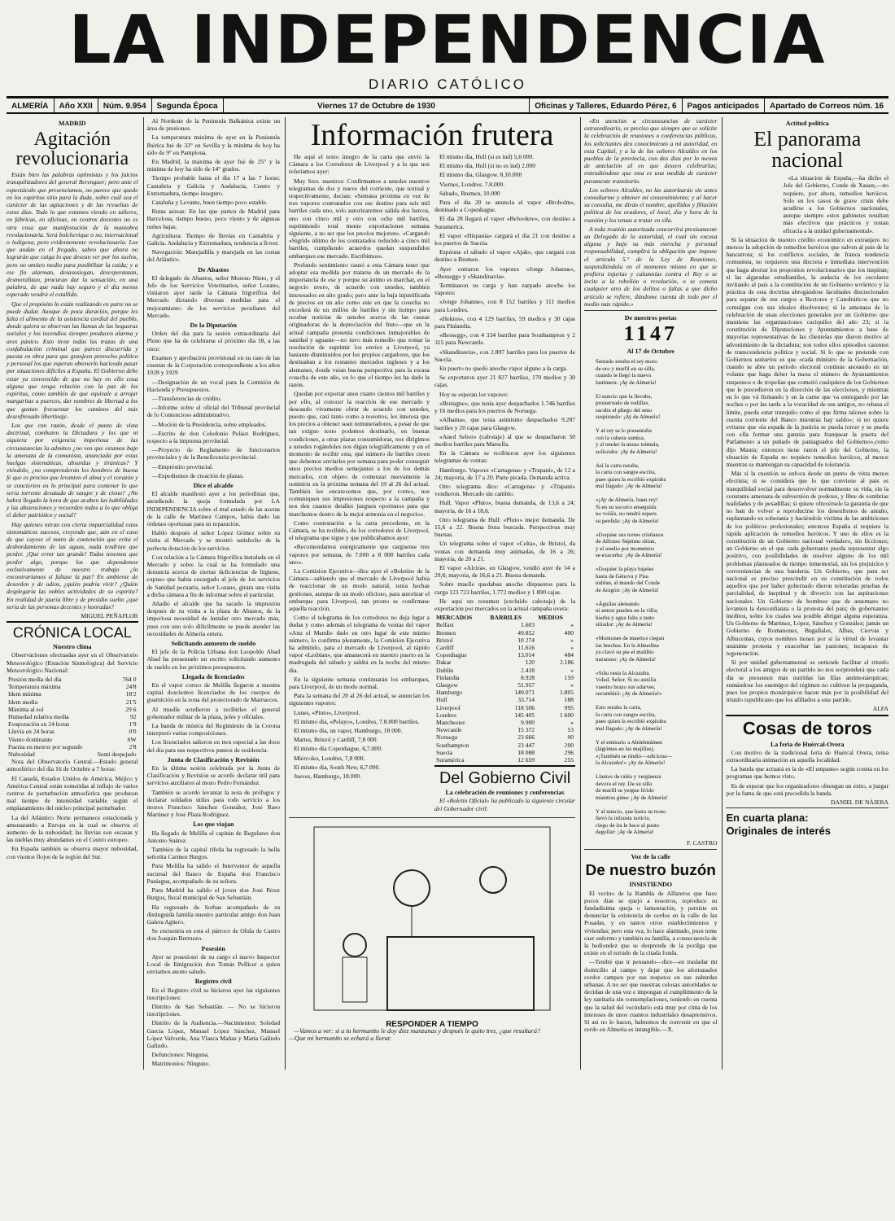LA INDEPENDENCIA
DIARIO CATÓLICO
ALMERÍA Año XXII Núm. 9.954 Segunda Época Viernes 17 de Octubre de 1930 Oficinas y Talleres, Eduardo Pérez, 6
Pagos anticipados Apartado de Correos núm. 16
MADRID
Agitación revolucionaria
Están bien las palabras optimistas y los juicios tranquilizadores del general Berenguer; pero ante el espectáculo que presenciamos, no parece que quede en los espíritus sitio para la duda, sobre cuál sea el carácter de las agitaciones y de las revueltas de estos días. Todo lo que estamos viendo en talleres, en fábricas, en oficinas, en centros docentes no es otra cosa que manifestación de la maniobra revolucionaria. Será bolchevique o no, internacional o indígena, pero evidentemente revolucionaria. Los que andan en el fregado, saben que ahora no lograrán que caiga lo que desean ver por los suelos, pero no omiten medio para posibilitar la caída; y a ese fin alarman, desasosiegan, desesperanzan, desmoralizan, procuran dar la sensación, en una palabra, de que nada hay seguro y el día menos esperado vendrá el estallido.
Que el propósito lo están realizando en parte no se puede dudar. Aunque de poca duración, porque les falta el alimento de la asistencia cordial del pueblo, donde quiera se observan las llamas de las hogueras sociales y los incendios siempre producen alarma y aves pánico. Esto tiene todas las trazas de una confabulación criminal que parece discurrida y puesta en obra para que granjeen provecho político y personal los que esperan obtenerlo haciendo pasar por situaciones difíciles a España. El Gobierno debe estar ya convencido de que no hay en ello cosa alguna que tenga relación con la paz de los espíritus, como también de que equivale a arrojar margaritas a puercos, dar nombres de libertad a los que gustan frecuentar los caminos del más desenfrenado libertinaje.
Los que con razón, desde el punto de vista doctrinal, combaten la Dictadura y los que ni siquiera por exigencia imperiosa de las circunstancias la admiten ¿no ven que estamos bajo la amenaza de la comunista, anunciada por estas huelgas sistemáticas, absurdas y tiránicas? Y viéndolo, ¿no comprenderán los hombres de buena fé que es preciso que levanten el alma y el corazón y se concierten en lo principal para contener lo que sería torrente desatado de sangre y de cieno? ¿No habrá llegado la hora de que acaben las habilidades y las abstenciones y recuerden todos a lo que obliga el deber patriótico y social?
Hay quienes miran con cierta imparcialidad estos sintomáticos sucesos, creyendo que, aún en el caso de que cayese el muro de contención que evita el desbordamiento de las aguas, nada tendrían que perder. ¡Qué error tan grande! Todos tenemos que perder algo, porque los que dependemos exclusivamente de nuestro trabajo ¿lo encontraríamos si faltase la paz? En ambiente de desorden y de odios, ¿quién podría vivir? ¿Quién desplegaría las nobles actividades de su espíritu? En realidad de jauría libre y de presidio suelto ¿qué sería de las personas decentes y honradas?
MIGUEL PEÑAFLOR
CRÓNICA LOCAL
Nuestro clima
Observaciones efectuadas ayer en el Observatorio Meteorológico (Estación Sismológica) del Servicio Meteorológico Nacional:
| Presión media del día | 764 0 |
| Temperatura máxima | 24'8 |
| Idem mínima | 18'2 |
| Idem media | 21'5 |
| Máxima al sol | 29 6 |
| Humedad relativa media | 92 |
| Evaporación en 24 horas | 1'9 |
| Lluvia en 24 horas | 0'0 |
| Viento dominante | SW |
| Fuerza en metros por segundo | 2'8 |
| Nubosidad | Semi despejado |
Nota del Observatorio Central.—Estado general atmosférico del día 16 de Octubre a 7 horas:
El Canadá, Estados Unidos de América, Méjico y América Central están sometidas al influjo de varios centros de perturbación atmosférica que producen mal tiempo de intensidad variable según el emplazamiento del núcleo principal perturbador.
La del Atlántico Norte permanece estacionada y amenazando a Europa en la cual se observa el aumento de la nubosidad; las lluvias son escasas y las nieblas muy abundantes en el Centro europeo.
En España también se observa mayor nubosidad, con vientos flojos de la región del Sur.
Al Nordeste de la Península Balkánica existe un área de presiones.
La temperatura máxima de ayer en la Península Ibérica fué de 33° en Sevilla y la mínima de hoy ha sido de 9° en Pamplona.
En Madrid, la máxima de ayer fué de 25° y la mínima de hoy ha sido de 14° grados.
Tiempo probable hasta el día 17 a las 7 horas: Cantabria y Galicia y Andalucía, Centro y Extremadura, tiempo inseguro.
Cataluña y Levante, buen tiempo poco estable.
Rutas aéreas: En las que parten de Madrid para Barcelona, tiempo bueno, poco viento y de algunas nubes bajas.
Agricultura: Tiempo de lluvias en Cantabria y Galicia. Andalucía y Extremadura, tendencia a llover.
Navegación: Marejadilla y marejada en las costas del Atlántico.
De Abastos
El delegado de Abastos, señor Moreno Nieto, y el Jefe de los Servicios Veterinarios, señor Lozano, visitaron ayer tarde la Cámara frigorífica del Mercado dictando diversas medidas para el mejoramiento de los servicios peculiares del Mercado.
De la Diputación
Orden del día para la sesión extraordinaria del Pleno que ha de celebrarse el próximo día 18, a las once:
Examen y aprobación provisional en su caso de las cuentas de la Corporación correspondiente a los años 1928 y 1929
—Designación de un vocal para la Comisión de Hacienda y Presupuestos.
—Transferencias de crédito.
—Informe sobre el oficial del Tribunal provincial de lo Contencioso administrativo.
—Moción de la Presidencia, sobre empleados.
—Escrito de don Celedonio Peláez Rodríguez, respecto a la imprenta provincial.
—Proyecto de Reglamento de funcionarios provinciales y de la Beneficencia provincial.
—Empréstito provincial.
—Expedientes de creación de plazas.
Dice el alcalde
El alcalde manifestó ayer a los periodistas que, atendiendo la queja formulada por LA INDEPENDENCIA sobre el mal estado de las aceras de la calle de Martínez Campos, había dado las órdenes oportunas para su reparación.
Habló después el señor López Gómez sobre su visita al Mercado y se mostró satisfecho de la perfecta dotación de los servicios.
Con relación a la Cámara frigorífica instalada en el Mercado y sobre la cual se ha formulado una denuncia acerca de ciertas deficiencias de higiene, expuso que había encargado al jefe de los servicios de Sanidad pecuaria, señor Lozano, girara una visita a dicha cámara a fin de informar sobre el particular.
Añadió el alcalde que ha sacado la impresión después de su visita a la plaza de Abastos, de la imperiosa necesidad de instalar otro mercado más, pues con uno solo difícilmente se puede atender las necesidades de Almería entera.
Solicitando aumento de sueldo
El jefe de la Policía Urbana don Leopoldo Abad Abad ha presentado un escrito solicitando aumento de sueldo en los próximos presupuestos.
Llegada de licenciados
En el vapor correo de Melilla llegaron a nuestra capital doscientos licenciados de los cuerpos de guarnición en la zona del protectorado de Marruecos.
Al muelle acudieron a recibirles el general gobernador militar de la plaza, jefes y oficiales.
La banda de música del Regimiento de la Corona interpretó varias composiciones.
Los licenciados salieron en tren especial a las doce del día para sus respectivos puntos de residencia.
Junta de Clasificación y Revisión
En la última sesión celebrada por la Junta de Clasificación y Revisión se acordó declarar útil para servicios auxiliares al mozo Pedro Fernández.
También se acordó levantar la nota de prófugos y declarar soldados útiles para todo servicio a los mozos Francisco Sánchez González, José Raso Martínez y José Plaza Rodríguez.
Los que viajan
Ha llegado de Melilla el capitán de Regulares don Antonio Suárez.
También de la capital rifeña ha regresado la bella señorita Carmen Burgos.
Para Melilla ha salido el Interventor de aquella sucursal del Banco de España don Francisco Paniagua, acompañado de su señora.
Para Madrid ha salido el joven don José Pérez Burgos, fiscal municipal de San Sebastián.
Ha regresado de Sorbas acompañado de su distinguida familia nuestro particular amigo don Juan Galera Agüero.
Se encuentra en esta el párroco de Olula de Castro don Joaquín Berruezo.
Posesión
Ayer se posesionó de su cargo el nuevo Inspector Local de Emigración don Tomás Pellicer a quien enviamos atento saludo.
Registro civil
En el Registro civil se hicieron ayer las siguientes inscripciones:
Distrito de San Sebastián. — No se hicieron inscripciones.
Distrito de la Audiencia.—Nacimientos: Soledad García López, Manuel López Sánchez, Manuel López Valverde, Ana Vlasca Mañas y María Galindo Galindo.
Defunciones: Ninguna.
Matrimonios: Ninguno.
Información frutera
He aquí el texto íntegro de la carta que envió la Cámara a los Corredores de Liverpool y a la que nos referíamos ayer:
Muy Sres. nuestros: Confirmamos a ustedes nuestros telegramas de dos y nueve del corriente, que textual y respectivamente, decían: «Semana próxima en vez de tres vapores contratados con ese destino para seis mil barriles cada uno, sólo autorizaremos salida dos barcos, uno con cinco mil y otro con ocho mil barriles, suprimiendo total mente exportaciones semana siguiente, a no ser que los precios mejoren». «Cargando «Sigrid» último de los contratados reducido a cinco mil barriles, cumpliendo acuerdos quedan suspendidos embarques ese mercado. Escribimos».
Profundo sentimiento causó a esta Cámara tener que adoptar esa medida por tratarse de un mercado de la importancia de ese y porque su ánimo es marchar, en el negocio uvero, de acuerdo con ustedes, también interesados en alto grado; pero ante la baja injustificada de precios en un año como este en que la cosecha no excederá de un millón de barriles y sin tiempo para recabar noticias de ustedes acerca de las causas originadoras de la depreciación del fruto—que en la actual campaña presenta condiciones inmejorables de sanidad y aguante—no tuvo más remedio que tomar la resolución de suprimir los envíos a Liverpool, ya bastante disminuidos por los propios cargadores, que los destinaban a los restantes mercados ingleses y a los alemanes, donde veían buena perspectiva para la escasa cosecha de este año, en lo que el tiempo les ha dado la razón.
Quedan por exportar unos cuatro cientos mil barriles y por ello, al conocer la reacción de ese mercado y deseando vivamente obrar de acuerdo con ustedes, puesto que, casi tanto como a nosotros, les interesa que los precios a obtener sean remuneradores, a pesar de que tan exiguo resto podemos destinarlo, en buenas condiciones, a otras plazas consumidoras, nos dirigimos a ustedes rogándoles nos digan telegráficamente y en el momento de recibir esta, qué número de barriles creen que debemos enviarles por semana para poder conseguir unos precios medios semejantes a los de los demás mercados, con objeto de comenzar nuevamente la remisión en la próxima semana del 19 al 26 del actual. También les encarecemos que, por correo, nos comuniquen sus impresiones respecto a la campaña y nos den cuantos detalles juzguen oportunos para que marchemos dentro de la mejor armonía en el negocio».
Como contestación a la carta precedente, en la Cámara, se ha recibido, de los corredores de Liverpool, el telegrama que sigue y que publicábamos ayer:
«Recomendamos enérgicamente que carguense tres vapores por semana, de 7.000 a 8 000 barriles cada uno».
La Comisión Ejecutiva—dice ayer el «Boletín» de la Cámara—sabiendo que el mercado de Liverpool había de reaccionar de un modo natural, tenía hechas gestiones, aunque de un modo oficioso, para autorizar el embarque para Liverpool, tan pronto se confirmase aquella reacción.
Como el telegrama de los corredores no deja lugar a dudas y como además el telegrama de ventas del vapor «Axu el Mendi» dado en otro lugar de este mismo número, lo confirma plenamente, la Comisión Ejecutiva ha admitido, para el mercado de Liverpool, al rápido vapor «Lesbian», que amanecerá en nuestro puerto en la madrugada del sábado y saldrá en la noche del mismo día.
En la siguiente semana continuarán los embarques, para Liverpool, de un modo normal.
Para la semana del 20 al 26 del actual, se anuncian los siguientes vapores:
Lunes, «Pinto», Liverpool.
El mismo día, «Pelayo», Londres, 7.8.000 barriles.
El mismo día, un vapor, Hamburgo, 18 000.
Martes, Bristol y Cardiff, 7,8 000.
El mismo día Copenhague, 6,7.000.
Miércoles, Londres, 7,8 000.
El mismo día, South New, 6,7.000.
Jueves, Hamburgo, 18.000.
El mismo día, Hull (si es ind) 5,6 000.
El mismo día, Hull (si no es ind) 2.000
El mismo día, Glasgow. 8,10.000
Viernes, Londres. 7.8.000.
Sábado, Bremen, 10.000
Para el día 20 se anuncia el vapor «Broholm», destinado a Copenhague.
El día 28 llegará el vapor «Belvedere», con destino a Suramérica.
El vapor «Hispania» cargará el día 21 con destino a los puertos de Suecia.
Espérase el sábado el vapor «Ajak», que cargará con destino a Bremen.
Ayer entraron los vapores «Jonge Johanne», «Bessegg» y «Skandinavia».
Terminaron su carga y han zarpado anoche los vapores:
«Jonge Johanne», con 8 152 barriles y 111 medios para Londres.
«Hektos», con 4 129 barriles, 59 medios y 30 cajas para Finlandia.
«Bessegg», con 4 334 barriles para Southampton y 2 315 para Newcastle.
«Skandinavia», con 2.897 barriles para los puertos de Suecia.
En puerto no quedó anoche vapor alguno a la carga.
Se exportaron ayer 21 827 barriles, 170 medios y 30 cajas.
Hoy se esperan los vapores:
«Bretagne», que tenía ayer despachados 1.746 barriles y 16 medios para los puertos de Noruega.
«Alhama», que tenía asimismo despachados 9.287 barriles y 20 cajas para Glasgow.
«Aned Sebor» (cabotaje) al que se despacharon 50 medios barriles para Marsella.
En la Cámara se recibieron ayer los siguientes telegramas de ventas:
Hamburgo. Vapores «Cartagena» y «Trapani», de 12 a 24; mayoría, de 17 a 20. Parte picada. Demanda activa.
Otro telegrama dice: «Cartagena» y «Trapani» vendieron. Mercado sin cambio.
Hull. Vapor «Pluto», buena demanda, de 13,6 a 24; mayoría, de 16 a 18,6.
Otro telegrama de Hull: «Pluto» mejor demanda. De 15,6 a 22. Buena fruta buscada. Perspectivas muy buenas.
Un telegrama sobre el vapor «Celta», de Bristol, da ventas con demanda muy animadas, de 16 a 26; mayoría, de 20 a 21.
El vapor «Alcira», en Glasgow, vendió ayer de 14 a 29,6; mayoría, de 16,6 a 21. Buena demanda.
Sobre muelle quedaban anoche dispuestos para la carga 123 723 barriles, 1.772 medios y 1 890 cajas.
He aquí un resumen (excluido cabotaje) de la exportación por mercados en la actual campaña uvera:
| MERCADOS | BARRILES | MEDIOS |
| --- | --- | --- |
| Belfast | 1.603 | » |
| Bremen | 49.852 | 400 |
| Bristol | 10 274 | » |
| Cardiff | 11.616 | » |
| Copenhague | 13.014 | 484 |
| Dakar | 120 | 2.186 |
| Dublin | 2.418 | » |
| Finlandia | 8.928 | 159 |
| Glasgow | 51.957 | » |
| Hamburgo | 149.071 | 1.805 |
| Hull | 33.714 | 188 |
| Liverpool | 118 506 | 995 |
| Londres | 145 405 | 1 600 |
| Manchester | 9.900 | » |
| Newcastle | 15 372 | 53 |
| Noruega | 23 666 | 90 |
| Southampton | 23 447 | 200 |
| Suecia | 18 088 | 296 |
| Suramérica | 12 659 | 255 |
Del Gobierno Civil
La celebración de reuniones y conferencias
El «Boletín Oficial» ha publicado la siguiente circular del Gobernador civil:
RESPONDER A TIEMPO
—Vamos a ver: si a tu hermanito le doy diez manzanas y después le quito tres, ¿que resultará?
—Que mi hermanito se echará a llorar.
«En atención a circunstancias de carácter extraordinario, es preciso que siempre que se solicite la celebración de reuniones o conferencias públicas, los solicitantes den conocimiento a mi autoridad, en esta Capital, y a la de los señores Alcaldes en los pueblos de la provincia, con dos días por lo menos de antelación al en que deseen celebrarlas; entendiéndose que esta es una medida de carácter puramente transitorio.
Los señores Alcaldes, no las autorizarán sin antes consultarme y obtener mi consentimiento; y al hacer su consulta, me dirán el nombre, apellidos y filiación política de los oradores, el local, día y hora de la reunión y los temas a tratar en ella.
A toda reunión autorizada concurrirá presisamente un Delegado de la autoridad, el cual sin excusa alguna y bajo su más estrecha y personal responsabilidad, cumplirá la obligación que impone el artículo 5.º de la Ley de Reuniones, suspendiéndola en el momento mismo en que se profiera injurias y calumnias contra el Rey o se incite a la rebelión o revolución, o se cometa cualquier otro de los delitos o faltas a que dicho artículo se refiere, dándome cuenta de todo por el medio más rápido.»
De nuestros poetas
1147
Al 17 de Octubre
Sentado estaba el rey moro
de oro y marfil en su silla,
cuando le llegó la nueva
lastimera: ¡Ay de Almería!
El nuncio que la llevaba,
prosternado de rodillas,
sacaba el pliego del seno
suspirando: ¡Ay de Almería!
Y al rey se lo presentaba
con la cabeza sumisa,
y al tender la mano trémula,
sollozaba: ¡Ay de Almería!
Así la carta rezaba,
la carta con sangre escrita,
pues quien la escribió expiraba
mal llagado: ¡Ay de Almería!
«¡Ay de Almería, buen rey!
Si en su socorro enseguida
no voláis, no tendrá espera
su perdida: ¡Ay de Almería!
«Doquier sus torres cristianos
de Alfonso Séptimo sitian,
y el asedio por momentos
se exacerba: ¡Ay de Almería!
«Doquier la playa bajeles
hasta de Génova y Pisa
nublan, al mando del Conde
de Aragón: ¡Ay de Almería!
«Águilas aleteando
ni entrar pueden en la villa;
hierba y agua falta a tanto
sitiador: ¡Ay de Almería!
«Montones de muertos ciegan
las brechas. En la Almedina
ya clavó su pie el maldito
nazareno: ¡Ay de Almería!
«Sólo resta la Alcazaba.
Volad, Señor. Si no auxilia
vuestro brazo sus adarves,
sucumbirá: ¡Ay de Almería!»
Esto rezaba la carta,
la carta con sangre escrita,
pues quien la escribió expiraba
mal llagado: ¡Ay de Almería!
Y el emisario a Abdelmúmen
(lágrimas en las mejillas),
«¡También se rindió—adiciona—
la Alcazaba!» ¡Ay de Almería!
Llantos de rabia y vergüenza
devora el rey. De su silla
de marfil se yergue lívido
mientras gime: ¡Ay de Almería!
Y al nuncio, que hasta su trono
llevó la infausta noticia,
ciego de ira le hace al punto
degollar: ¡Ay de Almería!
F. CASTRO
Voz de la calle
De nuestro buzón
INSISTIENDO
El vecino de la Rambla de Alfareros que hace pocos días se quejó a nosotros, reproduce su fundadísima queja o lamentación, y persiste en denunciar la existencia de cerdos en la calle de las Posadas, y en tantos otros establecimientos y viviendas; pero esta vez, lo hace alarmado, pues teme caer enfermo y también su familia, a consecuencia de la hediondez que se desprende de la pocilga que existe en el terrado de la citada fonda.
—Tendré que ir pensando—dice—en trasladar mi domicilio al campo y dejar que los afortunados cerdos campen por sus respetos en sus zahurdas urbanas. A no ser que nuestras celosas autoridades se decidan de una vez e impongan el cumplimiento de la ley sanitaria sin contemplaciones, teniendo en cuenta que la salud del vecindario está muy por cima de los intereses de unos cuantos industriales desaprensivos. Si así no lo hacen, habremos de convenir en que el cerdo en Almería es intangible.—X.
Actitud política
El panorama nacional
«La situación de España,—ha dicho el Jefe del Gobierno, Conde de Xauen,—no requiere, por ahora, remedios heróicos. Sólo en los casos de grave crisis debe acudirse a los Gobiernos nacionales, aunque siempre estos gabinetes resultan más efectivos que prácticos y restan eficacia a la unidad gubernamental».
Si la situación de nuestro crédito económico en extranjero no merece la adopción de remedios heróicos que salven al país de la bancarrota; si los conflictos sociales, de franca tendencia comunista, no requieren una discreta e inmediata intervención que haga abortar los propósitos revolucionarios que los inspiran; si las algaradas estudiantiles, la audacia de los escolares invitando al país a la constitución de un Gobierno soviético y la práctica de esta doctrina abrogándose facultades discrecionales para separar de sus cargos a Rectores y Catedráticos que no comulgan con sus ideales disolventes; si la amenaza de la celebración de unas elecciones generales por un Gobierno que mantiene las organizaciones caciquiles del año 23; si la constitución de Diputaciones y Ayuntamientos a base de mayorías representativas de las clientelas que dieron motivo al advenimiento de la dictadura; son todos ellos episodios carentes de transcendencia política y social. Si lo que se pretende con Gobiernos unitarios es que «cada ministro de la Gobernación, cuando se abre un período electoral continúe anotando en un volante que haga deber la mesa el número de Ayuntamientos suspensos o de tropelías que cometió cualquiera de los Gobiernos que le precedieron en la dirección de las elecciones, y mientras en lo que vá firmando y en la carne que va entregando por las noches o por las tarde a la voracidad de sus amigos, no rebasa el límite, pueda estar tranquilo como el que firma talones sobre la cuenta corriente del Banco mientras hay saldo»; si no quiere evitarse que «la espada de la justicia se pueda torcer y se pueda con ella formar una ganzúa para franquear la puerta del Parlamento a un puñado de paniaguados del Gobierno»,como dijo Maura; entonces tiene razón el jefe del Gobierno, la situación de España no requiere remedios heróicos, al menos mientras se mantengan su capacidad de tolerancia.
Más si la cuestión se enfoca desde un punto de vista menos efectista; si se considera que lo que conviene al país es tranquilidad social para desenvolver normalmente su vida, sin la constante amenaza de subversión de poderes, y libre de sombrías realidades y de pesadillas; si quiere ofrecérsele la garantía de que no han de volver a reproducirse los desenfrenos de antaño, suplantando su soberanía y haciéndole víctima de las ambiciones de los políticos profesionales; entonces España si requiere la rápida aplicación de remedios heróicos. Y uno de ellos es la constitución de un Gobierno nacional verdadero, sin ficciones; un Gobierno en el que cada gobernante pueda representar algo positivo, con posibilidades de resolver alguno de los mil problemas planteados de tiempo inmemorial, sin los prejuicios y conveniencias de una bandería. Un Gobierno, que para ser nacional es preciso prescindir en su constitución de todos aquellos que por haber gobernado dieron reiteradas pruebas de parcialidad, de ineptitud y de divorcio con las aspiraciones nacionales. Un Gobierno de hombres que de antemano no levanten la desconfianza o la protesta del país; de gobernantes inéditos, sobre los cuales sea posible abrigar alguna esperanza. Un Gobierno de Martínez, López, Sánchez y González; jamás un Gobierno de Romanones, Bugallales, Albas, Ciervas y Alhucemas, cuyos nombres tienen por sí la virtud de levantar unánime protesta y exacerbar las pasiones; incapaces de regeneración.
Si por unidad gubernamental se entiende facilitar el triunfo electoral a los amigos de un partido no nos sorprenderá que cada día se presenten más nutridas las filas antimonárquicas; sumándose los enemigos del régimen no cultiven la propaganda, pues los propios monárquicos hacen más por la posibilidad del triunfo republicano que los afiliados a este partido.
ALFA
Cosas de toros
La feria de Huércal-Overa
Con motivo de la tradicional feria de Huércal Overa, reina extraordinaria animación en aquella localidad.
La banda que actuará es la de «El empaste» según consta en los programas que hemos visto.
Es de esperar que los organizadores obtengan un éxito, a juzgar por la fama de que está precedida la banda.
DANIEL DE NÁJERA
En cuarta plana:
Originales de interés